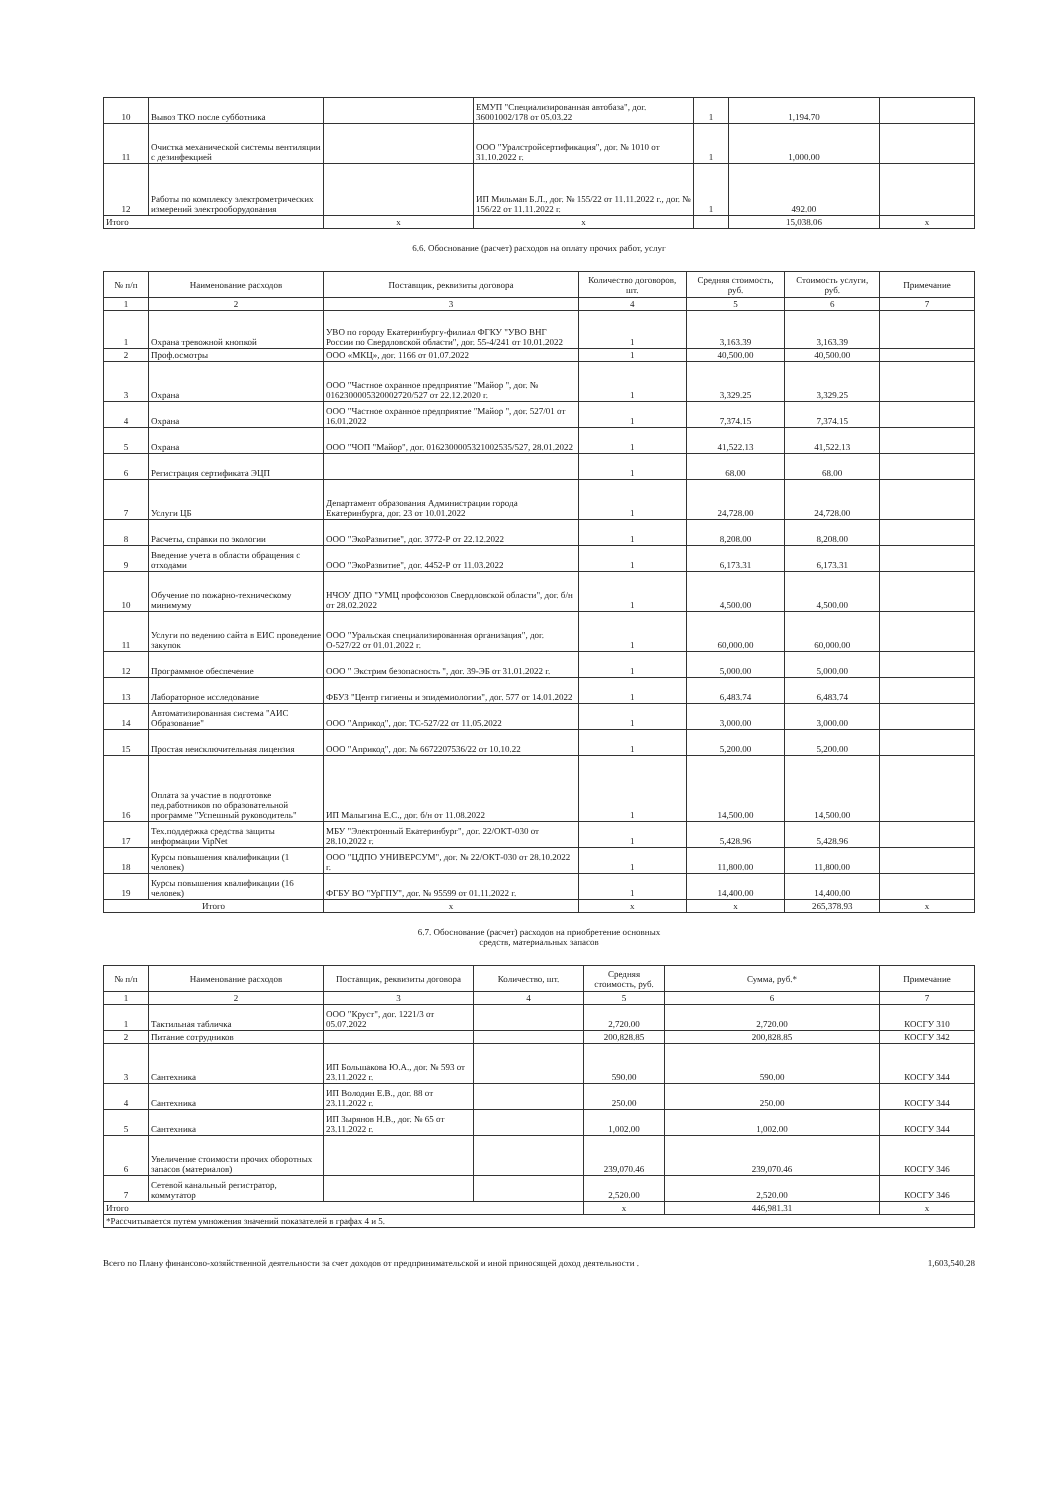| 10 | Вывоз ТКО после субботника | | ЕМУП "Специализированная автобаза", дог. 36001002/178 от 05.03.22 | 1 | 1,194.70 | |
| 11 | Очистка механической системы вентиляции с дезинфекцией | | ООО "Уралстройсертификация", дог. № 1010 от 31.10.2022 г. | 1 | 1,000.00 | |
| 12 | Работы по комплексу электрометрических измерений электрооборудования | | ИП Мильман Б.Л., дог. № 155/22 от 11.11.2022 г., дог. № 156/22 от 11.11.2022 г. | 1 | 492.00 | |
| Итого | | х | х | | 15,038.06 | х |
6.6. Обоснование (расчет) расходов на оплату прочих работ, услуг
| № п/п | Наименование расходов | Поставщик, реквизиты договора | Количество договоров, шт. | Средняя стоимость, руб. | Стоимость услуги, руб. | Примечание |
| --- | --- | --- | --- | --- | --- | --- |
| 1 | 2 | 3 | 4 | 5 | 6 | 7 |
| 1 | Охрана тревожной кнопкой | УВО по городу Екатеринбургу-филиал ФГКУ "УВО ВНГ России по Свердловской области", дог. 55-4/241 от 10.01.2022 | 1 | 3,163.39 | 3,163.39 | |
| 2 | Проф.осмотры | ООО «МКЦ», дог. 1166 от 01.07.2022 | 1 | 40,500.00 | 40,500.00 | |
| 3 | Охрана | ООО "Частное охранное предприятие "Майор ", дог. № 0162300005320002720/527 от 22.12.2020 г. | 1 | 3,329.25 | 3,329.25 | |
| 4 | Охрана | ООО "Частное охранное предприятие "Майор ", дог. 527/01 от 16.01.2022 | 1 | 7,374.15 | 7,374.15 | |
| 5 | Охрана | ООО "ЧОП "Майор", дог. 0162300005321002535/527, 28.01.2022 | 1 | 41,522.13 | 41,522.13 | |
| 6 | Регистрация сертификата ЭЦП | | 1 | 68.00 | 68.00 | |
| 7 | Услуги ЦБ | Департамент образования Администрации города Екатеринбурга, дог. 23 от 10.01.2022 | 1 | 24,728.00 | 24,728.00 | |
| 8 | Расчеты, справки по экологии | ООО "ЭкоРазвитие", дог. 3772-Р от 22.12.2022 | 1 | 8,208.00 | 8,208.00 | |
| 9 | Введение учета в области обращения с отходами | ООО "ЭкоРазвитие", дог. 4452-Р от 11.03.2022 | 1 | 6,173.31 | 6,173.31 | |
| 10 | Обучение по пожарно-техническому минимуму | НЧОУ ДПО "УМЦ профсоюзов Свердловской области", дог. б/н от 28.02.2022 | 1 | 4,500.00 | 4,500.00 | |
| 11 | Услуги по ведению сайта в ЕИС проведение закупок | ООО "Уральская специализированная организация", дог. О-527/22 от 01.01.2022 г. | 1 | 60,000.00 | 60,000.00 | |
| 12 | Программное обеспечение | ООО " Экстрим безопасность ", дог. 39-ЭБ от 31.01.2022 г. | 1 | 5,000.00 | 5,000.00 | |
| 13 | Лабораторное исследование | ФБУЗ "Центр гигиены и эпидемиологии", дог. 577 от 14.01.2022 | 1 | 6,483.74 | 6,483.74 | |
| 14 | Автоматизированная система "АИС Образование" | ООО "Априкод", дог. ТС-527/22 от 11.05.2022 | 1 | 3,000.00 | 3,000.00 | |
| 15 | Простая неисключительная лицензия | ООО "Априкод", дог. № 6672207536/22 от 10.10.22 | 1 | 5,200.00 | 5,200.00 | |
| 16 | Оплата за участие в подготовке пед.работников по образовательной программе "Успешный руководитель" | ИП Малыгина Е.С., дог. б/н от 11.08.2022 | 1 | 14,500.00 | 14,500.00 | |
| 17 | Тех.поддержка средства защиты информации VipNet | МБУ "Электронный Екатеринбург", дог. 22/ОКТ-030 от 28.10.2022 г. | 1 | 5,428.96 | 5,428.96 | |
| 18 | Курсы повышения квалификации (1 человек) | ООО "ЦДПО УНИВЕРСУМ", дог. № 22/ОКТ-030 от 28.10.2022 г. | 1 | 11,800.00 | 11,800.00 | |
| 19 | Курсы повышения квалификации (16 человек) | ФГБУ ВО "УрГПУ", дог. № 95599 от 01.11.2022 г. | 1 | 14,400.00 | 14,400.00 | |
| Итого | | х | х | х | 265,378.93 | х |
6.7. Обоснование (расчет) расходов на приобретение основных
средств, материальных запасов
| № п/п | Наименование расходов | Поставщик, реквизиты договора | Количество, шт. | Средняя стоимость, руб. | Сумма, руб.* | Примечание |
| --- | --- | --- | --- | --- | --- | --- |
| 1 | 2 | 3 | 4 | 5 | 6 | 7 |
| 1 | Тактильная табличка | ООО "Круст", дог. 1221/3 от 05.07.2022 | | 2,720.00 | 2,720.00 | КОСГУ 310 |
| 2 | Питание сотрудников | | | 200,828.85 | 200,828.85 | КОСГУ 342 |
| 3 | Сантехника | ИП Большакова Ю.А., дог. № 593 от 23.11.2022 г. | | 590.00 | 590.00 | КОСГУ 344 |
| 4 | Сантехника | ИП Володин Е.В., дог. 88 от 23.11.2022 г. | | 250.00 | 250.00 | КОСГУ 344 |
| 5 | Сантехника | ИП Зырянов Н.В., дог. № 65 от 23.11.2022 г. | | 1,002.00 | 1,002.00 | КОСГУ 344 |
| 6 | Увеличение стоимости прочих оборотных запасов (материалов) | | | 239,070.46 | 239,070.46 | КОСГУ 346 |
| 7 | Сетевой канальный регистратор, коммутатор | | | 2,520.00 | 2,520.00 | КОСГУ 346 |
| Итого | | | | х | 446,981.31 | х |
| *Рассчитывается путем умножения значений показателей в графах 4 и 5. | | | | | | |
Всего по Плану финансово-хозяйственной деятельности за счет доходов от предпринимательской и иной приносящей доход деятельности . 1,603,540.28